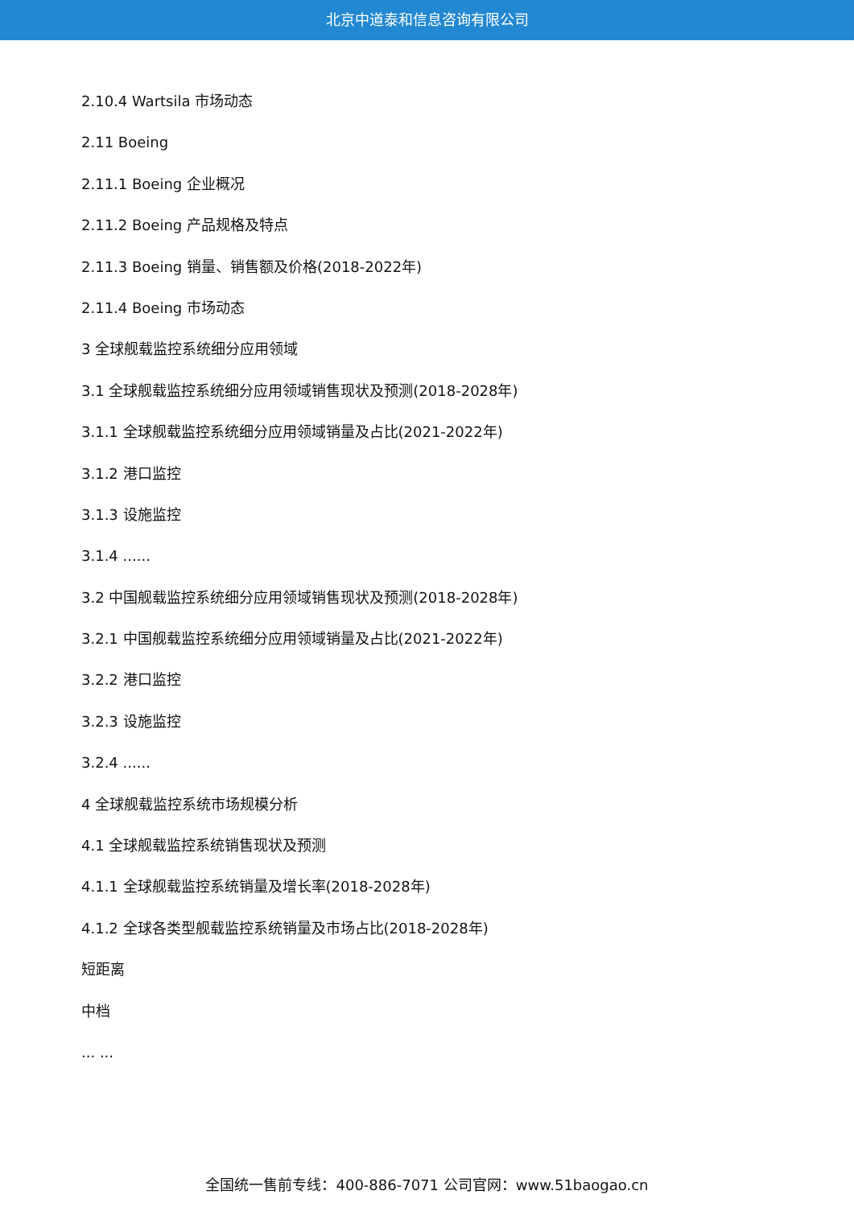北京中道泰和信息咨询有限公司
2.10.4 Wartsila 市场动态
2.11 Boeing
2.11.1 Boeing 企业概况
2.11.2 Boeing 产品规格及特点
2.11.3 Boeing 销量、销售额及价格(2018-2022年)
2.11.4 Boeing 市场动态
3 全球舰载监控系统细分应用领域
3.1 全球舰载监控系统细分应用领域销售现状及预测(2018-2028年)
3.1.1 全球舰载监控系统细分应用领域销量及占比(2021-2022年)
3.1.2 港口监控
3.1.3 设施监控
3.1.4 ......
3.2 中国舰载监控系统细分应用领域销售现状及预测(2018-2028年)
3.2.1 中国舰载监控系统细分应用领域销量及占比(2021-2022年)
3.2.2 港口监控
3.2.3 设施监控
3.2.4 ......
4 全球舰载监控系统市场规模分析
4.1 全球舰载监控系统销售现状及预测
4.1.1 全球舰载监控系统销量及增长率(2018-2028年)
4.1.2 全球各类型舰载监控系统销量及市场占比(2018-2028年)
短距离
中档
... ...
全国统一售前专线：400-886-7071 公司官网：www.51baogao.cn